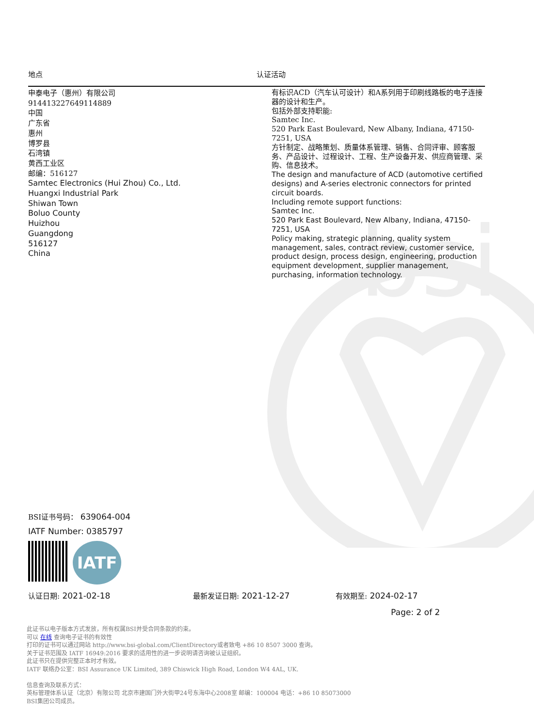bsi
地点 认证活动
| 申泰电子（惠州）有限公司 914413227649114889 中国 广东省 惠州 博罗县 石湾镇 黄西工业区 邮编：516127 Samtec Electronics (Hui Zhou) Co., Ltd. Huangxi Industrial Park Shiwan Town Boluo County Huizhou Guangdong 516127 China | 有标识ACD（汽车认可设计）和A系列用于印刷线路板的电子连接器的设计和生产。 包括外部支持职能: Samtec Inc. 520 Park East Boulevard, New Albany, Indiana, 47150-7251, USA 方针制定、战略策划、质量体系管理、销售、合同评审、顾客服务、产品设计、过程设计、工程、生产设备开发、供应商管理、采购、信息技术。 The design and manufacture of ACD (automotive certified designs) and A-series electronic connectors for printed circuit boards. Including remote support functions: Samtec Inc. 520 Park East Boulevard, New Albany, Indiana, 47150-7251, USA Policy making, strategic planning, quality system management, sales, contract review, customer service, product design, process design, engineering, production equipment development, supplier management, purchasing, information technology. |
BSI证书号码： 639064-004
IATF Number: 0385797
IATF
认证日期: 2021-02-18 最新发证日期: 2021-12-27 有效期至: 2024-02-17
Page: 2 of 2
此证书以电子版本方式发放，所有权属BSI并受合同条款的约束。
可以 在线 查询电子证书的有效性
打印的证书可以通过网站 http://www.bsi-global.com/ClientDirectory或者致电 +86 10 8507 3000 查询。
关于证书范围及 IATF 16949:2016 要求的适用性的进一步说明请咨询被认证组织。
此证书只在提供完整正本时才有效。
IATF 联络办公室：BSI Assurance UK Limited, 389 Chiswick High Road, London W4 4AL, UK.
信息查询及联系方式：
英标管理体系认证（北京）有限公司 北京市建国门外大街甲24号东海中心2008室 邮编：100004 电话：+86 10 85073000
BSI集团公司成员。